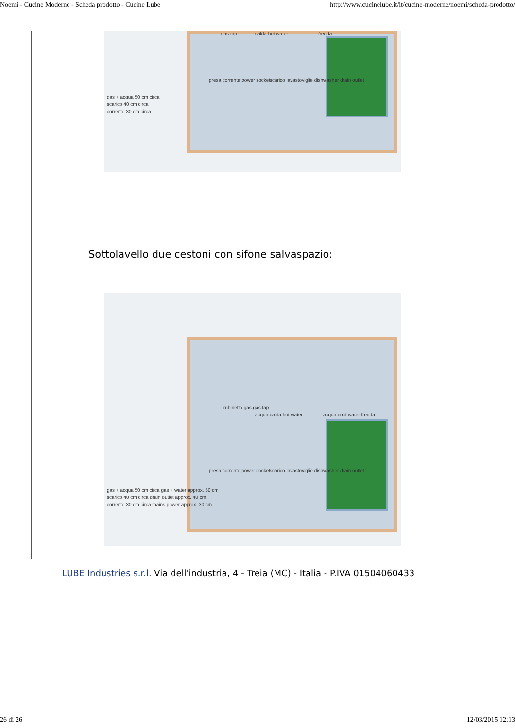Noemi - Cucine Moderne - Scheda prodotto - Cucine Lube http://www.cucinelube.it/it/cucine-moderne/noemi/scheda-prodotto/
gas tap calda hot water fredda
presa corrente power socket
scarico lavastoviglie dishwasher drain outlet
gas + acqua 50 cm circa
scarico 40 cm circa
corrente 30 cm circa
Sottolavello due cestoni con sifone salvaspazio:
rubinetto gas gas tap
acqua calda hot water acqua cold water fredda
presa corrente power socket
scarico lavastoviglie dishwasher drain outlet
gas + acqua 50 cm circa gas + water approx. 50 cm
scarico 40 cm circa drain outlet approx. 40 cm
corrente 30 cm circa mains power approx. 30 cm
LUBE Industries s.r.l. Via dell'industria, 4 - Treia (MC) - Italia - P.IVA 01504060433
26 di 26 12/03/2015 12:13